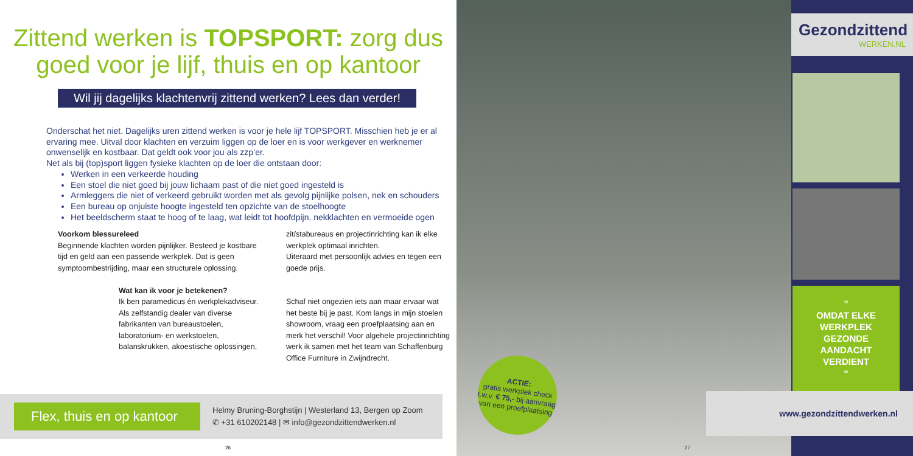Zittend werken is TOPSPORT: zorg dus goed voor je lijf, thuis en op kantoor
Wil jij dagelijks klachtenvrij zittend werken? Lees dan verder!
Onderschat het niet. Dagelijks uren zittend werken is voor je hele lijf TOPSPORT. Misschien heb je er al ervaring mee. Uitval door klachten en verzuim liggen op de loer en is voor werkgever en werknemer onwenselijk en kostbaar. Dat geldt ook voor jou als zzp’er.
Net als bij (top)sport liggen fysieke klachten op de loer die ontstaan door:
Werken in een verkeerde houding
Een stoel die niet goed bij jouw lichaam past of die niet goed ingesteld is
Armleggers die niet of verkeerd gebruikt worden met als gevolg pijnlijke polsen, nek en schouders
Een bureau op onjuiste hoogte ingesteld ten opzichte van de stoelhoogte
Het beeldscherm staat te hoog of te laag, wat leidt tot hoofdpijn, nekklachten en vermoeide ogen
Voorkom blessureleed
Beginnende klachten worden pijnlijker. Besteed je kostbare tijd en geld aan een passende werkplek. Dat is geen symptoombestrijding, maar een structurele oplossing.
Wat kan ik voor je betekenen?
Ik ben paramedicus én werkplekadviseur. Als zelfstandig dealer van diverse fabrikanten van bureaustoelen, laboratorium- en werkstoelen, balanskrukken, akoestische oplossingen,
zit/stabureaus en projectinrichting kan ik elke werkplek optimaal inrichten.
Uiteraard met persoonlijk advies en tegen een goede prijs.
Schaf niet ongezien iets aan maar ervaar wat het beste bij je past. Kom langs in mijn stoelen showroom, vraag een proefplaatsing aan en merk het verschil! Voor algehele projectinrichting werk ik samen met het team van Schaffenburg Office Furniture in Zwijndrecht.
Flex, thuis en op kantoor
Helmy Bruning-Borghstijn | Westerland 13, Bergen op Zoom
✆ +31 610202148 | ✉ info@gezondzittendwerken.nl
26
Gezondzittend
WERKEN.NL
”
OMDAT ELKE WERKPLEK GEZONDE AANDACHT VERDIENT
“
www.gezondzittendwerken.nl
ACTIE:
gratis werkplek check t.w.v. € 75,- bij aanvraag van een proefplaatsing
27